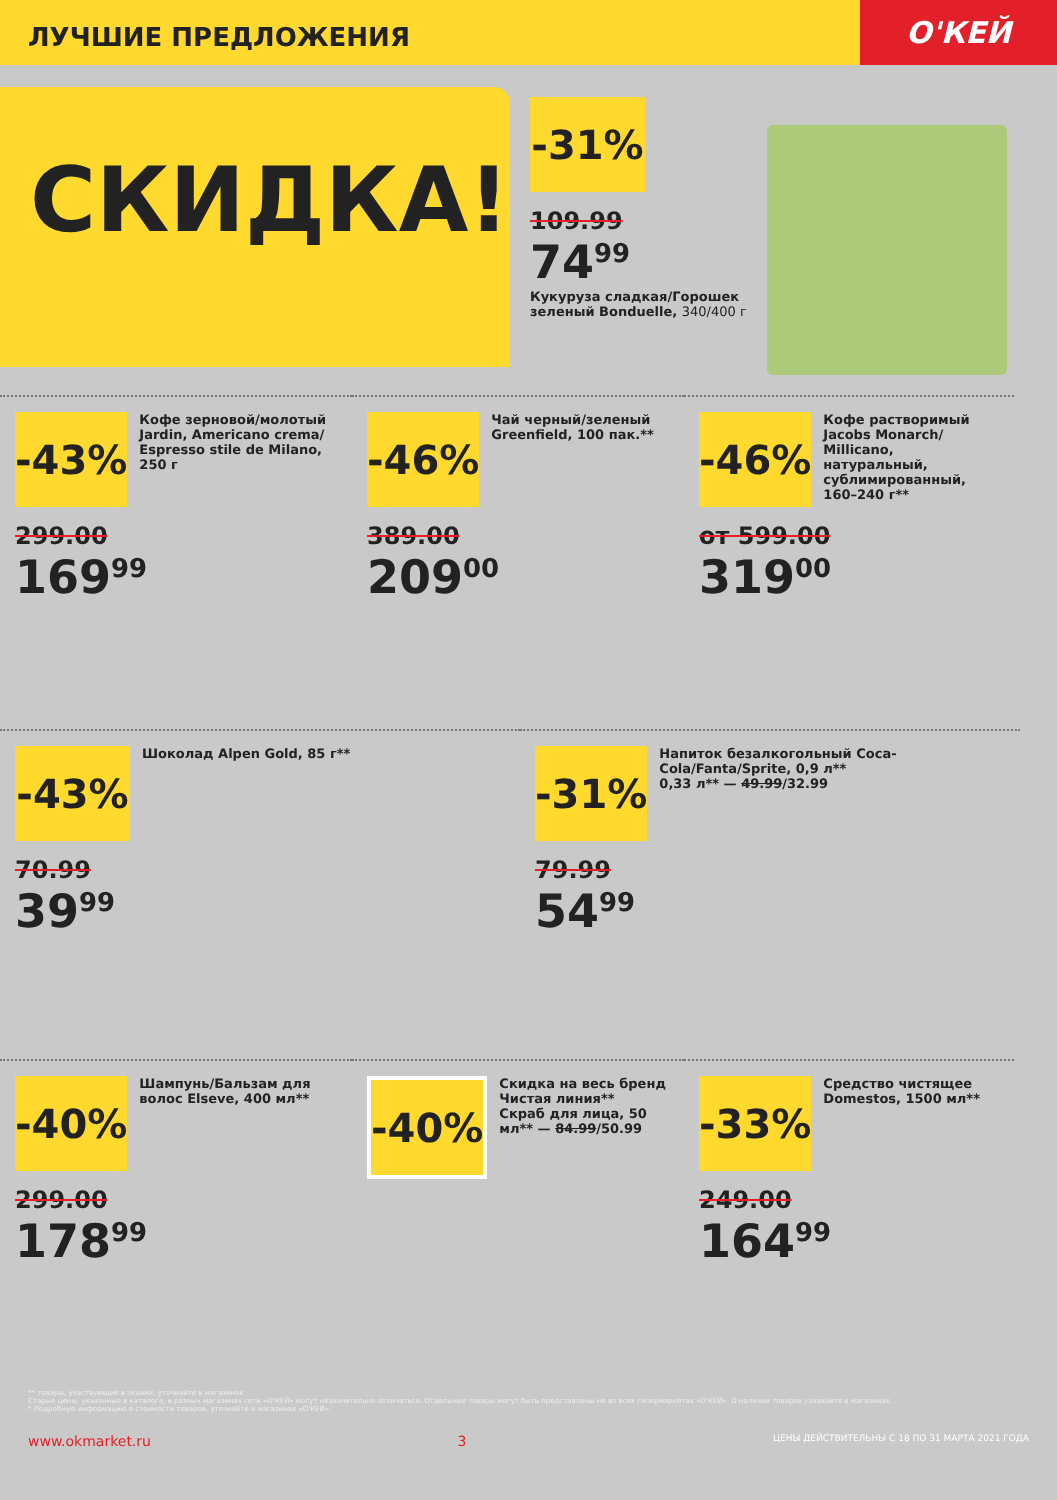ЛУЧШИЕ ПРЕДЛОЖЕНИЯ
О'КЕЙ
СКИДКА!
-31%
109.99
74<sup>99</sup>
Кукуруза сладкая/Горошек
зеленый Bonduelle, 340/400 г
-43%
Кофе зерновой/молотый Jardin, Americano crema/ Espresso stile de Milano, 250 г
299.00
169<sup>99</sup>
-46%
Чай черный/зеленый Greenfield, 100 пак.**
389.00
209<sup>00</sup>
-46%
Кофе растворимый Jacobs Monarch/ Millicano, натуральный, сублимированный, 160–240 г**
от 599.00
319<sup>00</sup>
-43%
Шоколад Alpen Gold, 85 г**
70.99
39<sup>99</sup>
-31%
Напиток безалкогольный Coca-Cola/Fanta/Sprite, 0,9 л**
0,33 л** — 49.99/32.99
79.99
54<sup>99</sup>
-40%
Шампунь/Бальзам для волос Elseve, 400 мл**
299.00
178<sup>99</sup>
-40%
Скидка на весь бренд Чистая линия**
Скраб для лица, 50 мл** — 84.99/50.99
-33%
Средство чистящее Domestos, 1500 мл**
249.00
164<sup>99</sup>
** товары, участвующие в акциях, уточняйте в магазинах
Старые цены, указанные в каталоге, в разных магазинах сети «О'КЕЙ» могут незначительно отличаться. Отдельные товары могут быть представлены не во всех гипермаркетах «О'КЕЙ». О наличии товаров узнавайте в магазинах.
* Подробную информацию о стоимости товаров, уточняйте в магазинах «О'КЕЙ».
www.okmarket.ru 3 ЦЕНЫ ДЕЙСТВИТЕЛЬНЫ С 18 ПО 31 МАРТА 2021 ГОДА